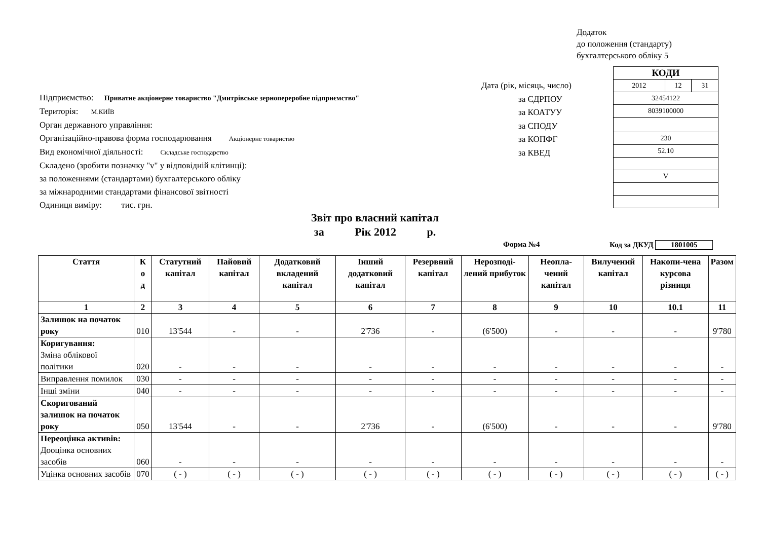Додаток
до положення (стандарту)
бухгалтерського обліку 5
Дата (рік, місяць, число)
за ЄДРПОУ
за КОАТУУ
за СПОДУ
за КОПФГ
за КВЕД
| КОДИ | | |
| 2012 | 12 | 31 |
| 32454122 | | |
| 8039100000 | | |
| 230 | | |
| 52.10 | | |
| V | | |
Підприємство: Приватне акціонерне товариство "Дмитрівське зернопереробне підприємство"
Територія: М.КИЇВ
Орган державного управління:
Організаційно-правова форма господарювання Акціонерне товариство
Вид економічної діяльності: Складське господарство
Складено (зробити позначку "v" у відповідній клітинці):
за положеннями (стандартами) бухгалтерського обліку
за міжнародними стандартами фінансової звітності
Одиниця виміру: тис. грн.
Звіт про власний капітал
за Рік 2012 р.
Форма №4 Код за ДКУД 1801005
| Стаття | К о д | Статутний капітал | Пайовий капітал | Додатковий вкладений капітал | Інший додатковий капітал | Резервний капітал | Нерозподі-лений прибуток | Неопла-чений капітал | Вилучений капітал | Накопи-чена курсова різниця | Разом |
| --- | --- | --- | --- | --- | --- | --- | --- | --- | --- | --- | --- |
| 1 | 2 | 3 | 4 | 5 | 6 | 7 | 8 | 9 | 10 | 10.1 | 11 |
| Залишок на початок року | 010 | 13'544 | - | - | 2'736 | - | (6'500) | - | - | - | 9'780 |
| Коригування: Зміна облікової політики | 020 | - | - | - | - | - | - | - | - | - | - |
| Виправлення помилок | 030 | - | - | - | - | - | - | - | - | - | - |
| Інші зміни | 040 | - | - | - | - | - | - | - | - | - | - |
| Скоригований залишок на початок року | 050 | 13'544 | - | - | 2'736 | - | (6'500) | - | - | - | 9'780 |
| Переоцінка активів: Дооцінка основних засобів | 060 | - | - | - | - | - | - | - | - | - | - |
| Уцінка основних засобів | 070 | ( - ) | ( - ) | ( - ) | ( - ) | ( - ) | ( - ) | ( - ) | ( - ) | ( - ) | ( - ) |